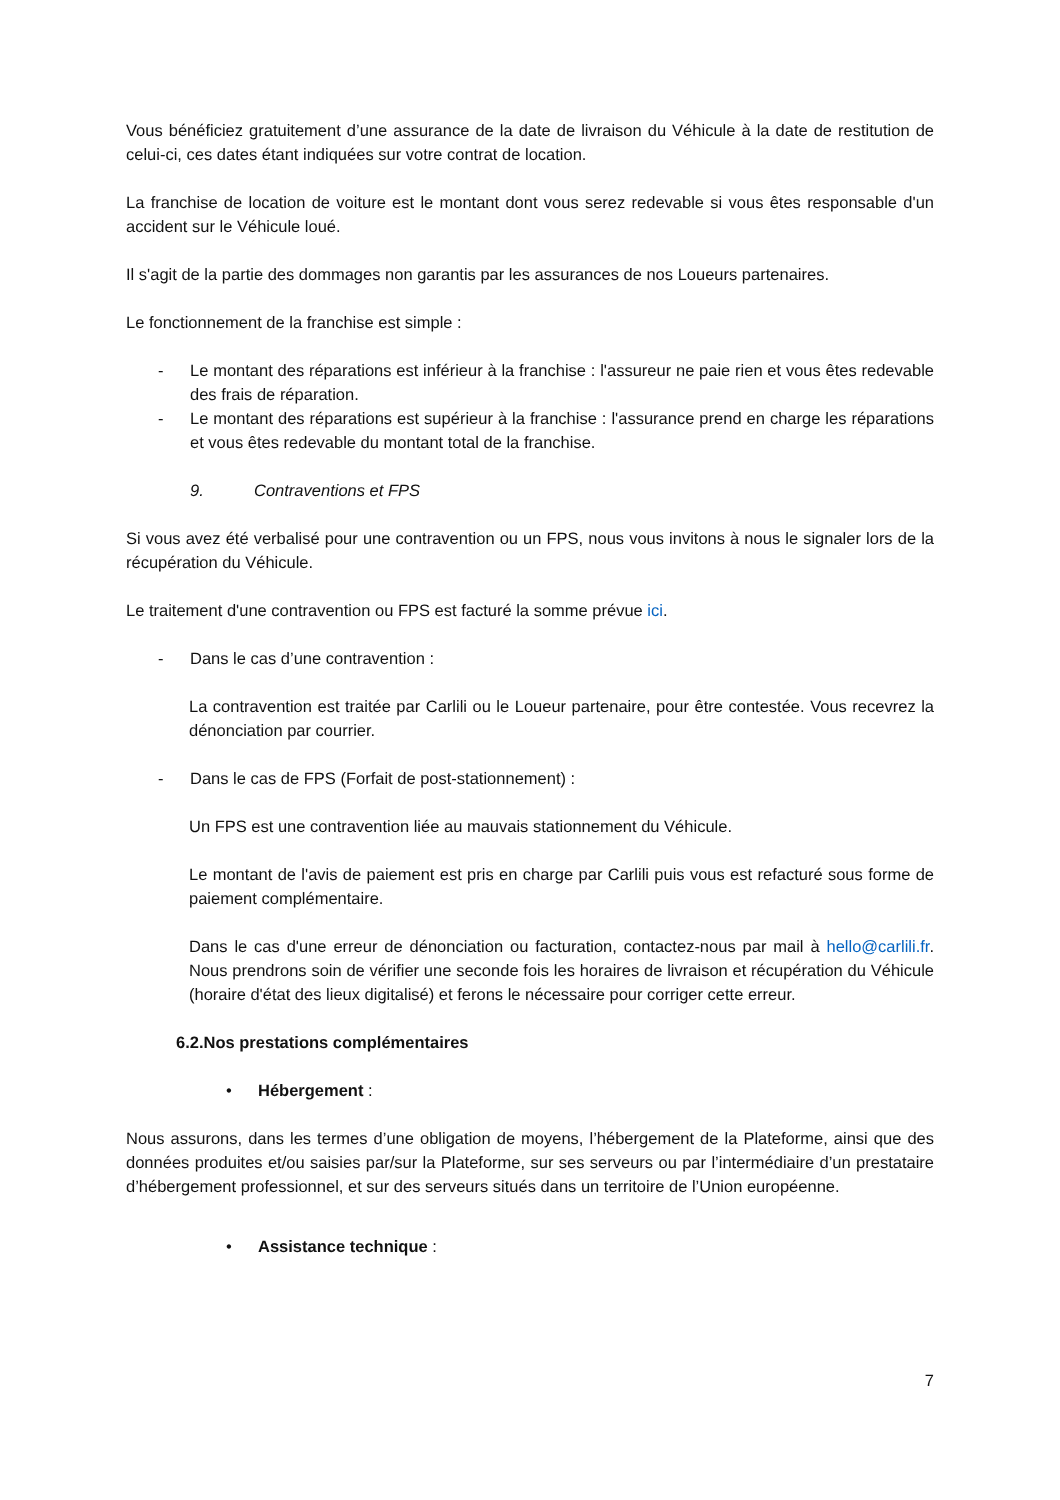Vous bénéficiez gratuitement d’une assurance de la date de livraison du Véhicule à la date de restitution de celui-ci, ces dates étant indiquées sur votre contrat de location.
La franchise de location de voiture est le montant dont vous serez redevable si vous êtes responsable d'un accident sur le Véhicule loué.
Il s'agit de la partie des dommages non garantis par les assurances de nos Loueurs partenaires.
Le fonctionnement de la franchise est simple :
- Le montant des réparations est inférieur à la franchise : l'assureur ne paie rien et vous êtes redevable des frais de réparation.
- Le montant des réparations est supérieur à la franchise : l'assurance prend en charge les réparations et vous êtes redevable du montant total de la franchise.
9. Contraventions et FPS
Si vous avez été verbalisé pour une contravention ou un FPS, nous vous invitons à nous le signaler lors de la récupération du Véhicule.
Le traitement d'une contravention ou FPS est facturé la somme prévue ici.
- Dans le cas d’une contravention :
La contravention est traitée par Carlili ou le Loueur partenaire, pour être contestée. Vous recevrez la dénonciation par courrier.
- Dans le cas de FPS (Forfait de post-stationnement) :
Un FPS est une contravention liée au mauvais stationnement du Véhicule.
Le montant de l'avis de paiement est pris en charge par Carlili puis vous est refacturé sous forme de paiement complémentaire.
Dans le cas d'une erreur de dénonciation ou facturation, contactez-nous par mail à hello@carlili.fr. Nous prendrons soin de vérifier une seconde fois les horaires de livraison et récupération du Véhicule (horaire d'état des lieux digitalisé) et ferons le nécessaire pour corriger cette erreur.
6.2.Nos prestations complémentaires
• Hébergement :
Nous assurons, dans les termes d’une obligation de moyens, l’hébergement de la Plateforme, ainsi que des données produites et/ou saisies par/sur la Plateforme, sur ses serveurs ou par l’intermédiaire d’un prestataire d’hébergement professionnel, et sur des serveurs situés dans un territoire de l’Union européenne.
• Assistance technique :
7